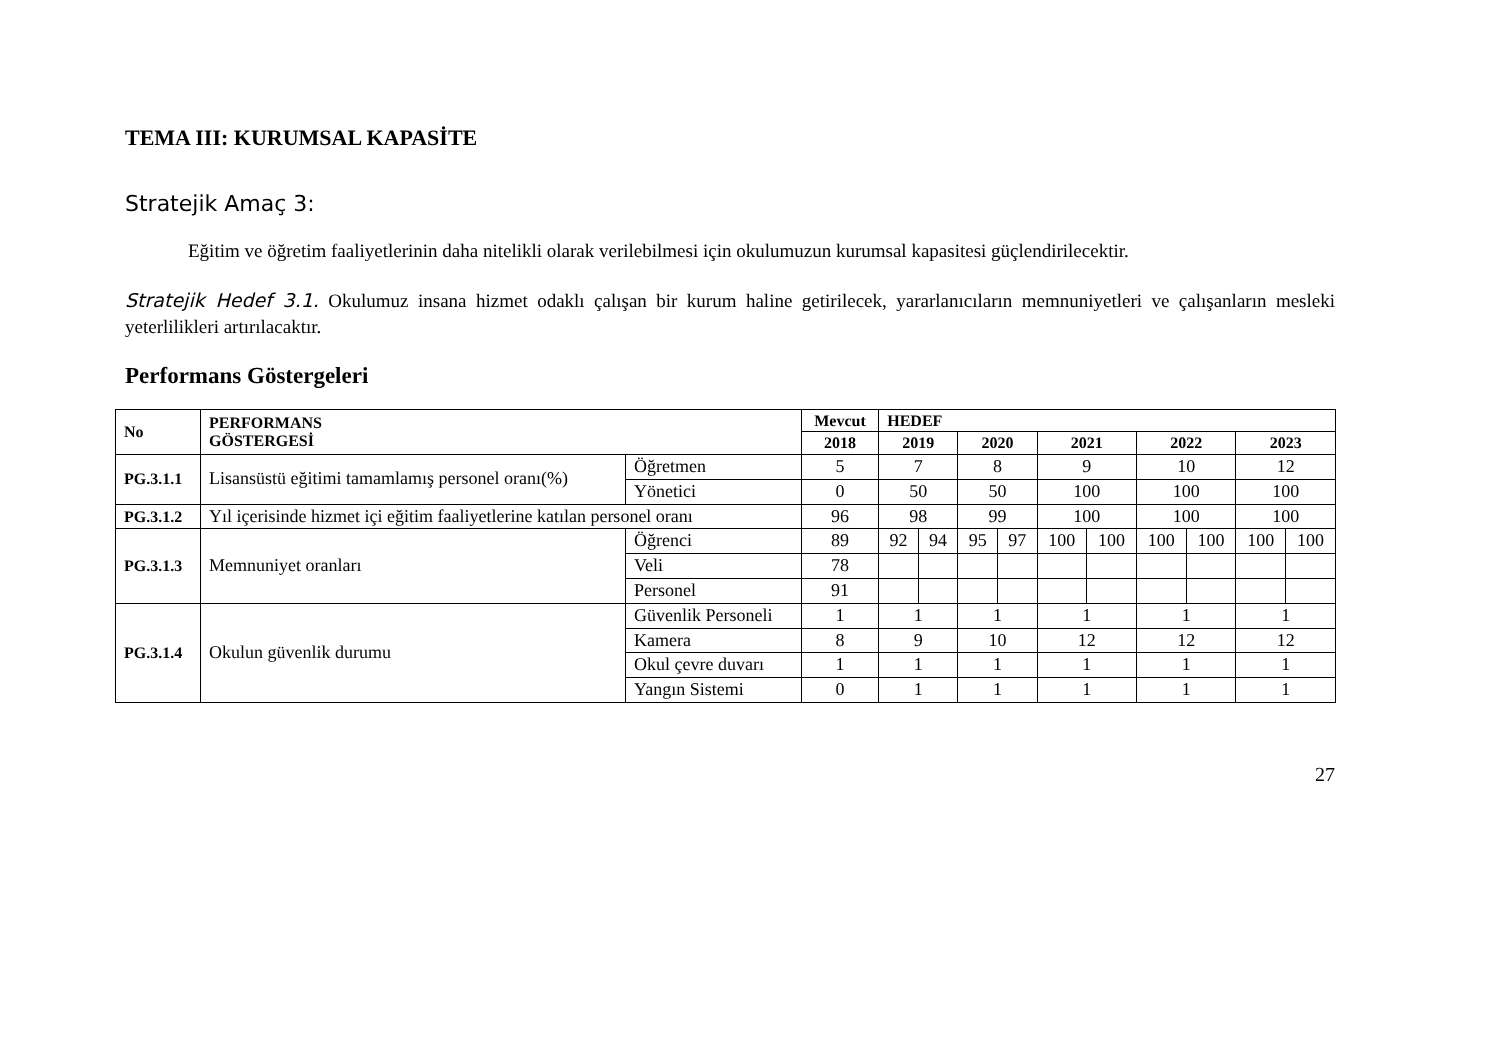TEMA III: KURUMSAL KAPASİTE
Stratejik Amaç 3:
Eğitim ve öğretim faaliyetlerinin daha nitelikli olarak verilebilmesi için okulumuzun kurumsal kapasitesi güçlendirilecektir.
Stratejik Hedef 3.1. Okulumuz insana hizmet odaklı çalışan bir kurum haline getirilecek, yararlanıcıların memnuniyetleri ve çalışanların mesleki yeterlilikleri artırılacaktır.
Performans Göstergeleri
| No | PERFORMANS GÖSTERGESİ | | Mevcut | HEDEF | | | | | | | | | |
| --- | --- | --- | --- | --- | --- | --- | --- | --- | --- | --- | --- | --- | --- |
| | | | 2018 | 2019 | | 2020 | | 2021 | | 2022 | | 2023 | |
| PG.3.1.1 | Lisansüstü eğitimi tamamlamış personel oranı(%) | Öğretmen | 5 | 7 | | 8 | | 9 | | 10 | | 12 | |
| | | Yönetici | 0 | 50 | | 50 | | 100 | | 100 | | 100 | |
| PG.3.1.2 | Yıl içerisinde hizmet içi eğitim faaliyetlerine katılan personel oranı | | 96 | 98 | | 99 | | 100 | | 100 | | 100 | |
| PG.3.1.3 | Memnuniyet oranları | Öğrenci | 89 | 92 | 94 | 95 | 97 | 100 | 100 | 100 | 100 | 100 | 100 |
| | | Veli | 78 | | | | | | | | | | |
| | | Personel | 91 | | | | | | | | | | |
| PG.3.1.4 | Okulun güvenlik durumu | Güvenlik Personeli | 1 | 1 | | 1 | | 1 | | 1 | | 1 | |
| | | Kamera | 8 | 9 | | 10 | | 12 | | 12 | | 12 | |
| | | Okul çevre duvarı | 1 | 1 | | 1 | | 1 | | 1 | | 1 | |
| | | Yangın Sistemi | 0 | 1 | | 1 | | 1 | | 1 | | 1 | |
27